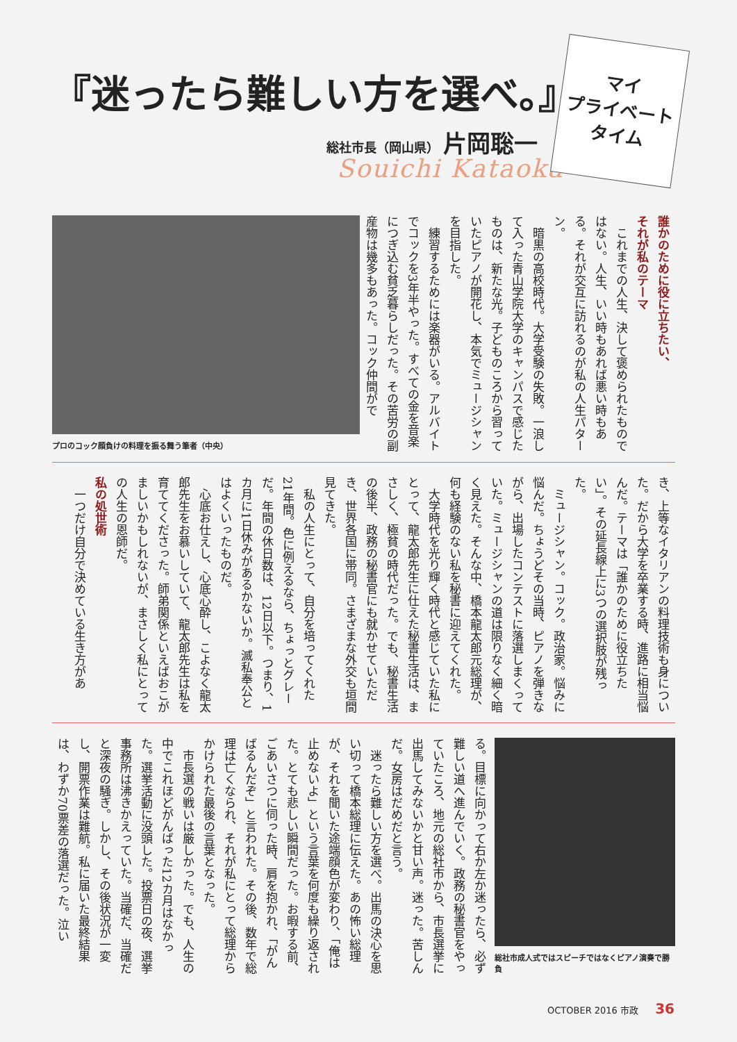『迷ったら難しい方を選べ。』
総社市長（岡山県） 片岡聡一
Souichi Kataoka
マイ
プライベート
タイム
誰かのために役に立ちたい、
それが私のテーマ
　これまでの人生、決して褒められたものではない。人生、いい時もあれば悪い時もある。それが交互に訪れるのが私の人生パターン。
　暗黒の高校時代。大学受験の失敗。一浪して入った青山学院大学のキャンパスで感じたものは、新たな光。子どものころから習っていたピアノが開花し、本気でミュージシャンを目指した。
　練習するためには楽器がいる。アルバイトでコックを3年半やった。すべての金を音楽につぎ込む貧乏暮らしだった。その苦労の副産物は幾多もあった。コック仲間がで
プロのコック顔負けの料理を振る舞う筆者（中央）
き、上等なイタリアンの料理技術も身についた。だから大学を卒業する時、進路に相当悩んだ。テーマは「誰かのために役立ちたい」。その延長線上に3つの選択肢が残った。
　ミュージシャン。コック。政治家。悩みに悩んだ。ちょうどその当時、ピアノを弾きながら、出場したコンテストに落選しまくっていた。ミュージシャンの道は限りなく細く暗く見えた。そんな中、橋本龍太郎元総理が、何も経験のない私を秘書に迎えてくれた。
　大学時代を光り輝く時代と感じていた私にとって、龍太郎先生に仕えた秘書生活は、まさしく、極貧の時代だった。でも、秘書生活の後半、政務の秘書官にも就かせていただき、世界各国に帯同。さまざまな外交も垣間見てきた。
　私の人生にとって、自分を培ってくれた21年間。色に例えるなら、ちょっとグレーだ。年間の休日数は、12日以下。つまり、1カ月に1日休みがあるかないか。滅私奉公とはよくいったものだ。
　心底お仕えし、心底心酔し、こよなく龍太郎先生をお慕いしていて、龍太郎先生は私を育ててくださった。師弟関係といえばおこがましいかもしれないが、まさしく私にとっての人生の恩師だ。
私の処世術
　一つだけ自分で決めている生き方があ
総社市成人式ではスピーチではなくピアノ演奏で勝負
る。目標に向かって右か左か迷ったら、必ず難しい道へ進んでいく。政務の秘書官をやっていたころ、地元の総社市から、市長選挙に出馬してみないかと甘い声。迷った。苦しんだ。女房はだめだと言う。
　迷ったら難しい方を選べ。出馬の決心を思い切って橋本総理に伝えた。あの怖い総理が、それを聞いた途端顔色が変わり、「俺は止めないよ」という言葉を何度も繰り返された。とても悲しい瞬間だった。お暇する前、ごあいさつに伺った時、肩を抱かれ、「がんばるんだぞ」と言われた。その後、数年で総理は亡くなられ、それが私にとって総理からかけられた最後の言葉となった。
　市長選の戦いは厳しかった。でも、人生の中でこれほどがんばった12カ月はなかった。選挙活動に没頭した。投票日の夜、選挙事務所は沸きかえっていた。当確だ、当確だと深夜の騒ぎ。しかし、その後状況が一変し、開票作業は難航。私に届いた最終結果は、わずか70票差の落選だった。泣い
OCTOBER 2016 市政 36